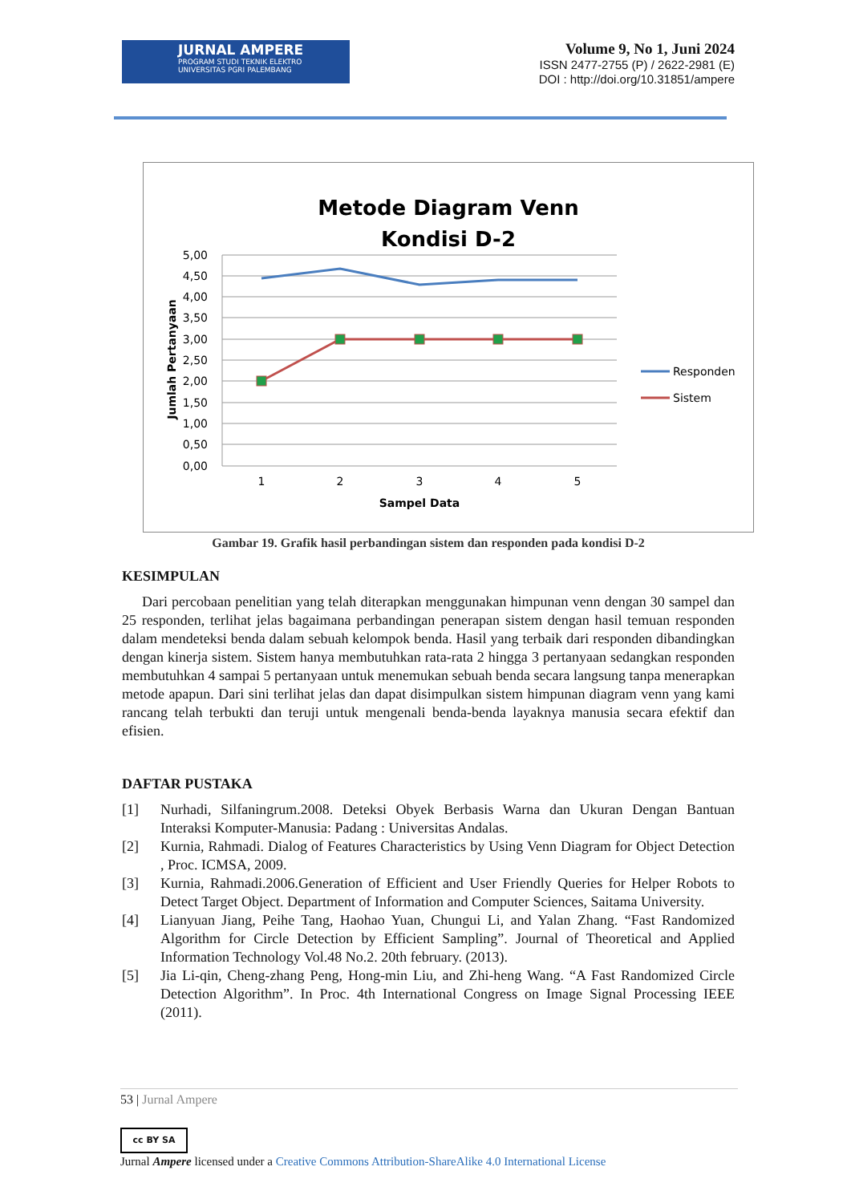JURNAL AMPERE
PROGRAM STUDI TEKNIK ELEKTRO
UNIVERSITAS PGRI PALEMBANG
Volume 9, No 1, Juni 2024
ISSN 2477-2755 (P) / 2622-2981 (E)
DOI : http://doi.org/10.31851/ampere
Metode Diagram Venn
Kondisi D-2
5,00
4,50
4,00
3,50
3,00
2,50
2,00
1,50
1,00
0,50
0,00
1
2
3
4
5
Sampel Data
Jumlah Pertanyaan
Responden
Sistem
Gambar 19. Grafik hasil perbandingan sistem dan responden pada kondisi D-2
KESIMPULAN
Dari percobaan penelitian yang telah diterapkan menggunakan himpunan venn dengan 30 sampel dan 25 responden, terlihat jelas bagaimana perbandingan penerapan sistem dengan hasil temuan responden dalam mendeteksi benda dalam sebuah kelompok benda. Hasil yang terbaik dari responden dibandingkan dengan kinerja sistem. Sistem hanya membutuhkan rata-rata 2 hingga 3 pertanyaan sedangkan responden membutuhkan 4 sampai 5 pertanyaan untuk menemukan sebuah benda secara langsung tanpa menerapkan metode apapun. Dari sini terlihat jelas dan dapat disimpulkan sistem himpunan diagram venn yang kami rancang telah terbukti dan teruji untuk mengenali benda-benda layaknya manusia secara efektif dan efisien.
DAFTAR PUSTAKA
[1] Nurhadi, Silfaningrum.2008. Deteksi Obyek Berbasis Warna dan Ukuran Dengan Bantuan Interaksi Komputer-Manusia: Padang : Universitas Andalas.
[2] Kurnia, Rahmadi. Dialog of Features Characteristics by Using Venn Diagram for Object Detection , Proc. ICMSA, 2009.
[3] Kurnia, Rahmadi.2006.Generation of Efficient and User Friendly Queries for Helper Robots to Detect Target Object. Department of Information and Computer Sciences, Saitama University.
[4] Lianyuan Jiang, Peihe Tang, Haohao Yuan, Chungui Li, and Yalan Zhang. “Fast Randomized Algorithm for Circle Detection by Efficient Sampling”. Journal of Theoretical and Applied Information Technology Vol.48 No.2. 20th february. (2013).
[5] Jia Li-qin, Cheng-zhang Peng, Hong-min Liu, and Zhi-heng Wang. “A Fast Randomized Circle Detection Algorithm”. In Proc. 4th International Congress on Image Signal Processing IEEE (2011).
53 | Jurnal Ampere
cc BY SA
Jurnal Ampere licensed under a Creative Commons Attribution-ShareAlike 4.0 International License